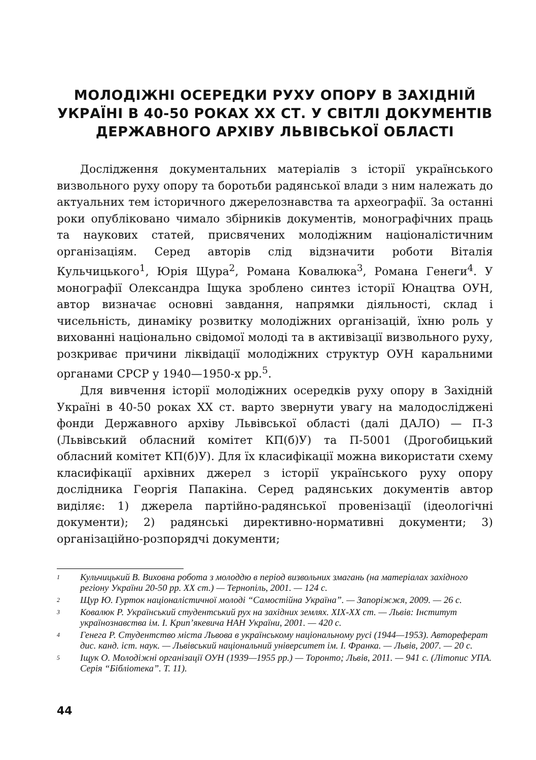МОЛОДІЖНІ ОСЕРЕДКИ РУХУ ОПОРУ В ЗАХІДНІЙ УКРАЇНІ В 40-50 РОКАХ ХХ СТ. У СВІТЛІ ДОКУМЕНТІВ ДЕРЖАВНОГО АРХІВУ ЛЬВІВСЬКОЇ ОБЛАСТІ
Дослідження документальних матеріалів з історії українського визвольного руху опору та боротьби радянської влади з ним належать до актуальних тем історичного джерелознавства та археографії. За останні роки опубліковано чимало збірників документів, монографічних праць та наукових статей, присвячених молодіжним націоналістичним організаціям. Серед авторів слід відзначити роботи Віталія Кульчицького<sup>1</sup>, Юрія Щура<sup>2</sup>, Романа Ковалюка<sup>3</sup>, Романа Генеги<sup>4</sup>. У монографії Олександра Іщука зроблено синтез історії Юнацтва ОУН, автор визначає основні завдання, напрямки діяльності, склад і чисельність, динаміку розвитку молодіжних організацій, їхню роль у вихованні національно свідомої молоді та в активізації визвольного руху, розкриває причини ліквідації молодіжних структур ОУН каральними органами СРСР у 1940—1950-х рр.<sup>5</sup>.
Для вивчення історії молодіжних осередків руху опору в Західній Україні в 40-50 роках ХХ ст. варто звернути увагу на малодосліджені фонди Державного архіву Львівської області (далі ДАЛО) — П-3 (Львівський обласний комітет КП(б)У) та П-5001 (Дрогобицький обласний комітет КП(б)У). Для їх класифікації можна використати схему класифікації архівних джерел з історії українського руху опору дослідника Георгія Папакіна. Серед радянських документів автор виділяє: 1) джерела партійно-радянської провенізації (ідеологічні документи); 2) радянські директивно-нормативні документи; 3) організаційно-розпорядчі документи;
1 Кульчицький В. Виховна робота з молоддю в період визвольних змагань (на матеріалах західного регіону України 20-50 рр. ХХ ст.) — Тернопіль, 2001. — 124 с.
2 Щур Ю. Гурток націоналістичної молоді “Самостійна Україна”. — Запоріжжя, 2009. — 26 с.
3 Ковалюк Р. Український студентський рух на західних землях. ХІХ-ХХ ст. — Львів: Інститут українознавства ім. І. Крип’якевича НАН України, 2001. — 420 с.
4 Генега Р. Студентство міста Львова в українському національному русі (1944—1953). Автореферат дис. канд. іст. наук. — Львівський національний університет ім. І. Франка. — Львів, 2007. — 20 с.
5 Іщук О. Молодіжні організації ОУН (1939—1955 рр.) — Торонто; Львів, 2011. — 941 с. (Літопис УПА. Серія “Бібліотека”. Т. 11).
44